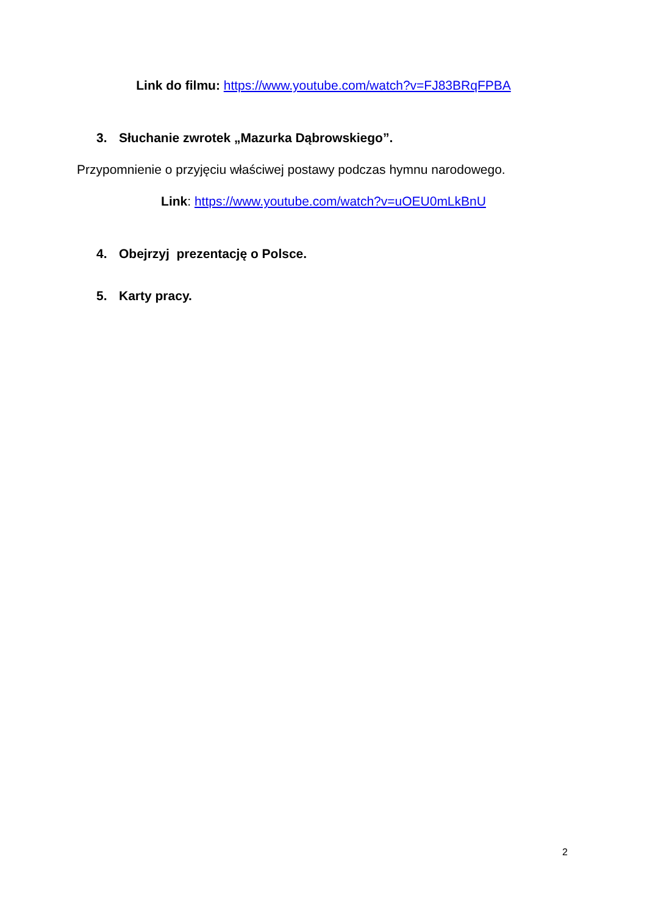Link do filmu: https://www.youtube.com/watch?v=FJ83BRqFPBA
3. Słuchanie zwrotek „Mazurka Dąbrowskiego”.
Przypomnienie o przyjęciu właściwej postawy podczas hymnu narodowego.
Link: https://www.youtube.com/watch?v=uOEU0mLkBnU
4. Obejrzyj prezentację o Polsce.
5. Karty pracy.
2